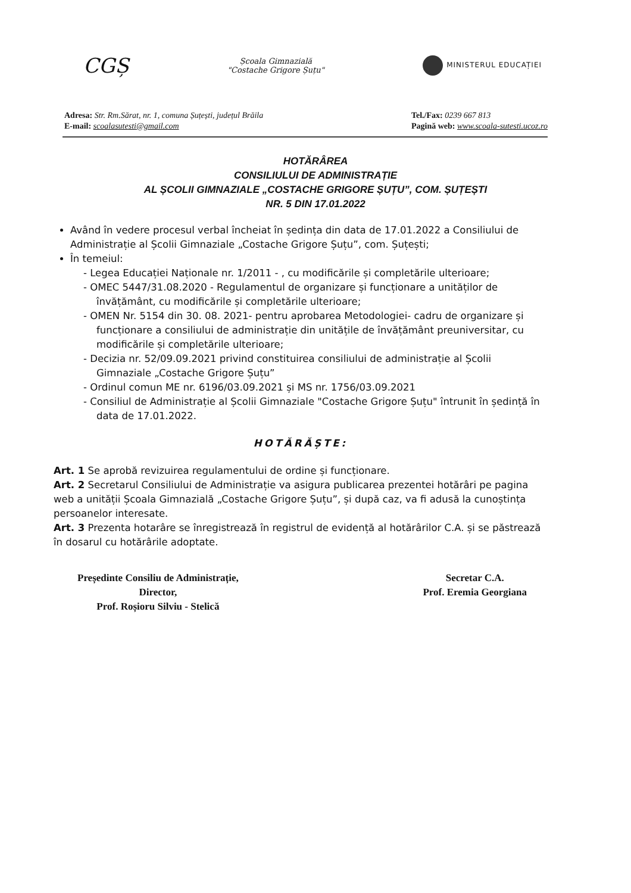CGȘ
Școala Gimnazială
"Costache Grigore Șuțu"
MINISTERUL EDUCAȚIEI
Adresa: Str. Rm.Sărat, nr. 1, comuna Șuțești, județul Brăila
E-mail: scoalasutesti@gmail.com
Tel./Fax: 0239 667 813
Pagină web: www.scoala-sutesti.ucoz.ro
HOTĂRÂREA
CONSILIULUI DE ADMINISTRAȚIE
AL ȘCOLII GIMNAZIALE „COSTACHE GRIGORE ȘUȚU”, COM. ȘUȚEȘTI
NR. 5 DIN 17.01.2022
Având în vedere procesul verbal încheiat în ședința din data de 17.01.2022 a Consiliului de Administrație al Școlii Gimnaziale „Costache Grigore Șuțu”, com. Șuțești;
În temeiul:
- Legea Educației Naționale nr. 1/2011 - , cu modificările și completările ulterioare;
- OMEC 5447/31.08.2020 - Regulamentul de organizare și funcționare a unităților de învățământ, cu modificările și completările ulterioare;
- OMEN Nr. 5154 din 30. 08. 2021- pentru aprobarea Metodologiei- cadru de organizare și funcționare a consiliului de administrație din unitățile de învățământ preuniversitar, cu modificările și completările ulterioare;
- Decizia nr. 52/09.09.2021 privind constituirea consiliului de administrație al Școlii Gimnaziale „Costache Grigore Șuțu”
- Ordinul comun ME nr. 6196/03.09.2021 și MS nr. 1756/03.09.2021
- Consiliul de Administrație al Școlii Gimnaziale "Costache Grigore Șuțu" întrunit în ședință în data de 17.01.2022.
HOTĂRĂȘTE:
Art. 1 Se aprobă revizuirea regulamentului de ordine și funcționare.
Art. 2 Secretarul Consiliului de Administrație va asigura publicarea prezentei hotărâri pe pagina web a unității Școala Gimnazială „Costache Grigore Șuțu”, și după caz, va fi adusă la cunoștința persoanelor interesate.
Art. 3 Prezenta hotarâre se înregistrează în registrul de evidență al hotărârilor C.A. și se păstrează în dosarul cu hotărârile adoptate.
Președinte Consiliu de Administrație,
Director,
Prof. Roșioru Silviu - Stelică
Secretar C.A.
Prof. Eremia Georgiana